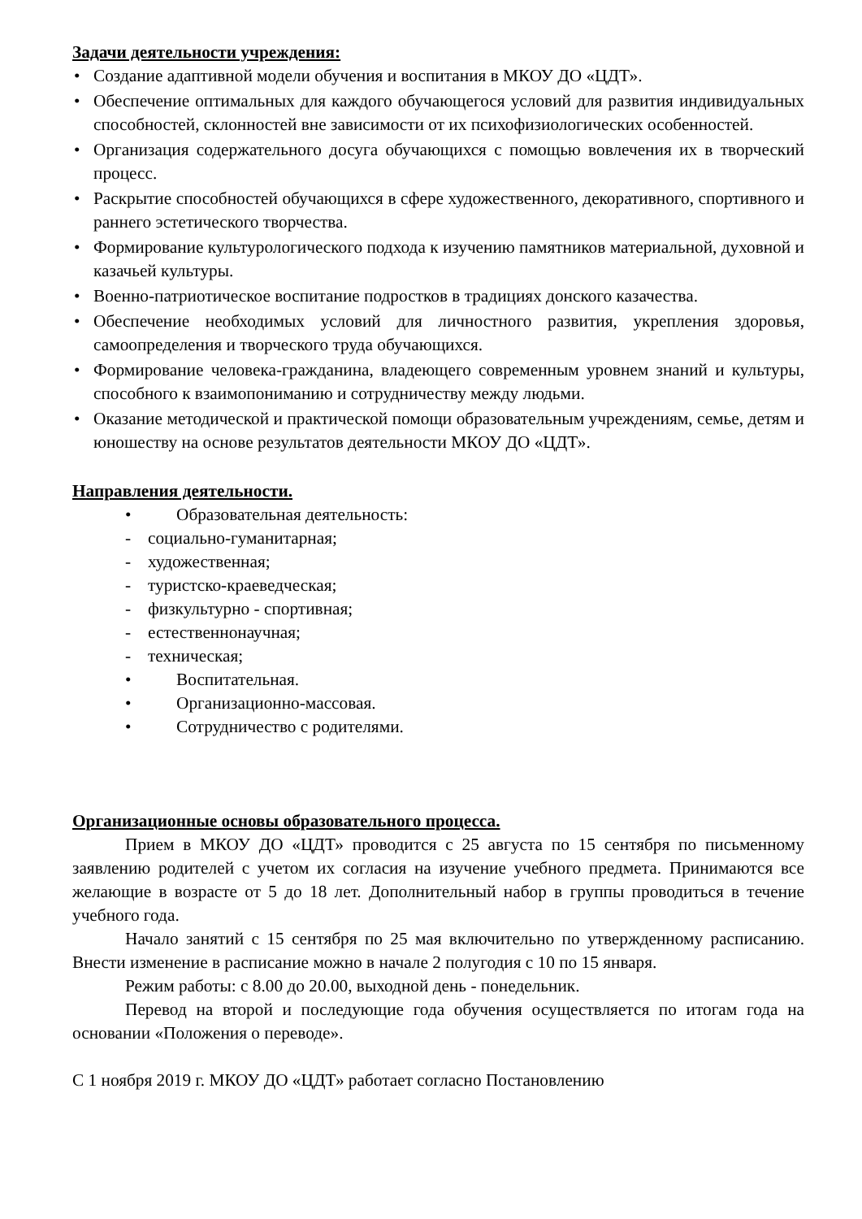Задачи деятельности учреждения:
• Создание адаптивной модели обучения и воспитания в МКОУ ДО «ЦДТ».
• Обеспечение оптимальных для каждого обучающегося условий для развития индивидуальных способностей, склонностей вне зависимости от их психофизиологических особенностей.
• Организация содержательного досуга обучающихся с помощью вовлечения их в творческий процесс.
• Раскрытие способностей обучающихся в сфере художественного, декоративного, спортивного и раннего эстетического творчества.
• Формирование культурологического подхода к изучению памятников материальной, духовной и казачьей культуры.
• Военно-патриотическое воспитание подростков в традициях донского казачества.
• Обеспечение необходимых условий для личностного развития, укрепления здоровья, самоопределения и творческого труда обучающихся.
• Формирование человека-гражданина, владеющего современным уровнем знаний и культуры, способного к взаимопониманию и сотрудничеству между людьми.
• Оказание методической и практической помощи образовательным учреждениям, семье, детям и юношеству на основе результатов деятельности МКОУ ДО «ЦДТ».
Направления деятельности.
• Образовательная деятельность:
- социально-гуманитарная;
- художественная;
- туристско-краеведческая;
- физкультурно - спортивная;
- естественнонаучная;
- техническая;
• Воспитательная.
• Организационно-массовая.
• Сотрудничество с родителями.
Организационные основы образовательного процесса.
Прием в МКОУ ДО «ЦДТ» проводится с 25 августа по 15 сентября по письменному заявлению родителей с учетом их согласия на изучение учебного предмета. Принимаются все желающие в возрасте от 5 до 18 лет. Дополнительный набор в группы проводиться в течение учебного года.
Начало занятий с 15 сентября по 25 мая включительно по утвержденному расписанию. Внести изменение в расписание можно в начале 2 полугодия с 10 по 15 января.
Режим работы: с 8.00 до 20.00, выходной день - понедельник.
Перевод на второй и последующие года обучения осуществляется по итогам года на основании «Положения о переводе».
С 1 ноября 2019 г. МКОУ ДО «ЦДТ» работает согласно Постановлению